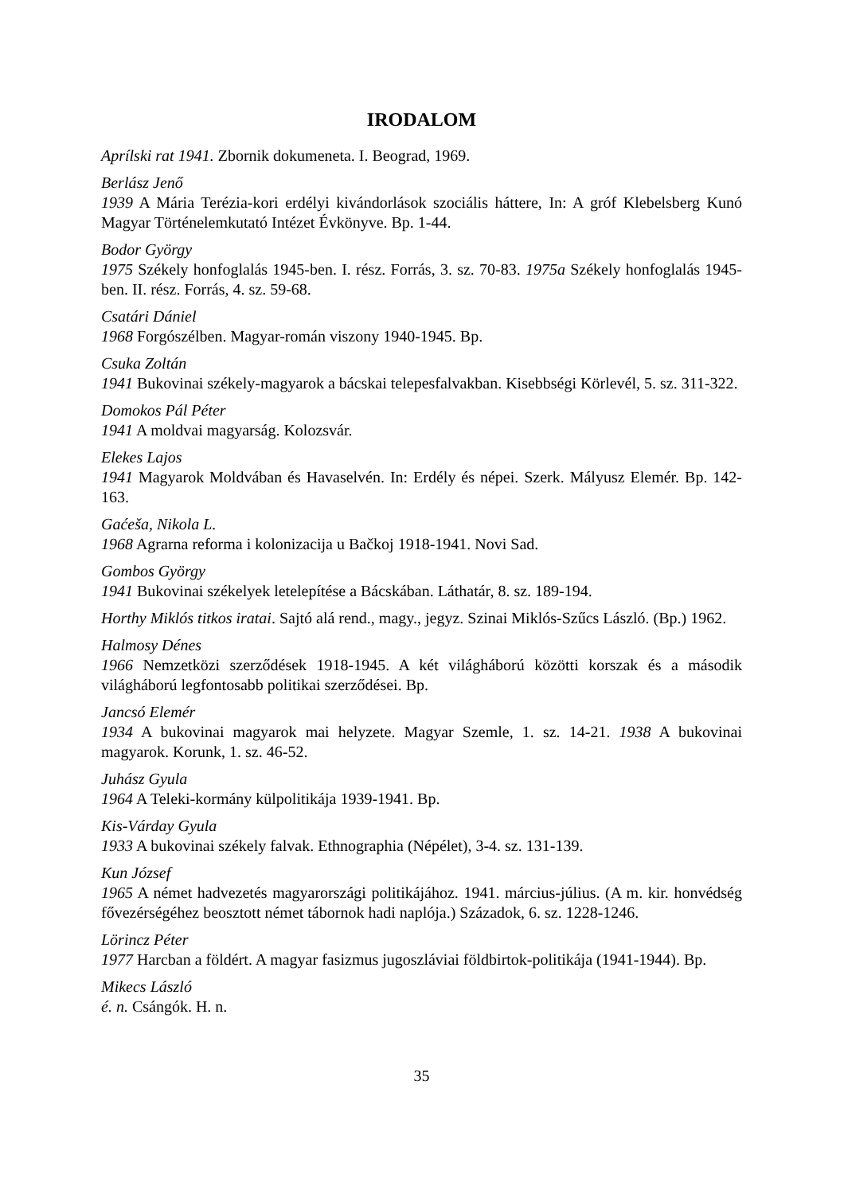IRODALOM
Aprílski rat 1941. Zbornik dokumeneta. I. Beograd, 1969.
Berlász Jenő
1939 A Mária Terézia-kori erdélyi kivándorlások szociális háttere, In: A gróf Klebelsberg Kunó Magyar Történelemkutató Intézet Évkönyve. Bp. 1-44.
Bodor György
1975 Székely honfoglalás 1945-ben. I. rész. Forrás, 3. sz. 70-83. 1975a Székely honfoglalás 1945-ben. II. rész. Forrás, 4. sz. 59-68.
Csatári Dániel
1968 Forgószélben. Magyar-román viszony 1940-1945. Bp.
Csuka Zoltán
1941 Bukovinai székely-magyarok a bácskai telepesfalvakban. Kisebbségi Körlevél, 5. sz. 311-322.
Domokos Pál Péter
1941 A moldvai magyarság. Kolozsvár.
Elekes Lajos
1941 Magyarok Moldvában és Havaselvén. In: Erdély és népei. Szerk. Mályusz Elemér. Bp. 142-163.
Gaćeša, Nikola L.
1968 Agrarna reforma i kolonizacija u Bačkoj 1918-1941. Novi Sad.
Gombos György
1941 Bukovinai székelyek letelepítése a Bácskában. Láthatár, 8. sz. 189-194.
Horthy Miklós titkos iratai. Sajtó alá rend., magy., jegyz. Szinai Miklós-Szűcs László. (Bp.) 1962.
Halmosy Dénes
1966 Nemzetközi szerződések 1918-1945. A két világháború közötti korszak és a második világháború legfontosabb politikai szerződései. Bp.
Jancsó Elemér
1934 A bukovinai magyarok mai helyzete. Magyar Szemle, 1. sz. 14-21. 1938 A bukovinai magyarok. Korunk, 1. sz. 46-52.
Juhász Gyula
1964 A Teleki-kormány külpolitikája 1939-1941. Bp.
Kis-Várday Gyula
1933 A bukovinai székely falvak. Ethnographia (Népélet), 3-4. sz. 131-139.
Kun József
1965 A német hadvezetés magyarországi politikájához. 1941. március-július. (A m. kir. honvédség fővezérségéhez beosztott német tábornok hadi naplója.) Századok, 6. sz. 1228-1246.
Lörincz Péter
1977 Harcban a földért. A magyar fasizmus jugoszláviai földbirtok-politikája (1941-1944). Bp.
Mikecs László
é. n. Csángók. H. n.
35